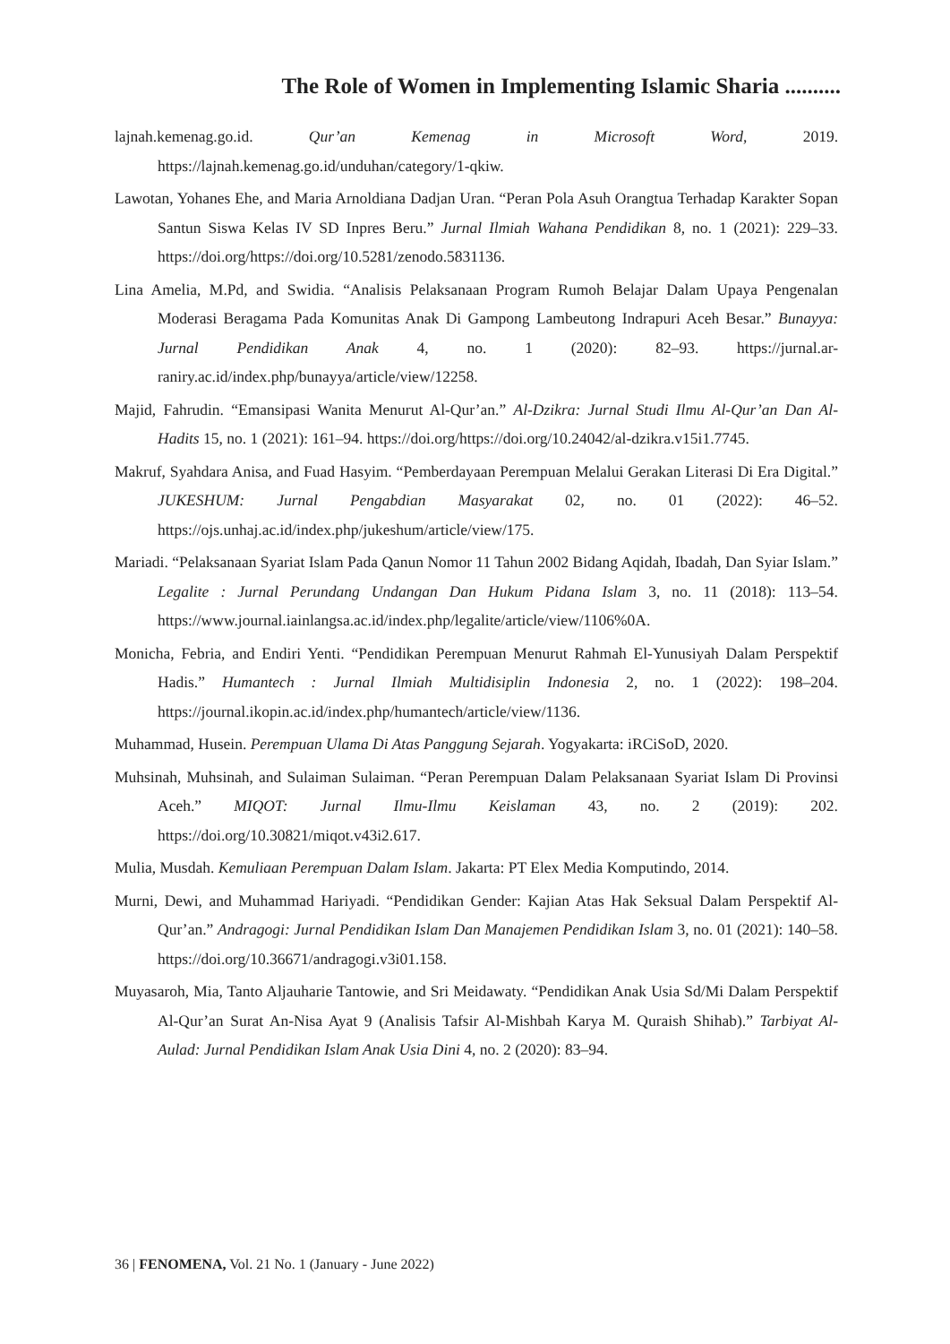The Role of Women in Implementing Islamic Sharia ..........
lajnah.kemenag.go.id. Qur’an Kemenag in Microsoft Word, 2019. https://lajnah.kemenag.go.id/unduhan/category/1-qkiw.
Lawotan, Yohanes Ehe, and Maria Arnoldiana Dadjan Uran. “Peran Pola Asuh Orangtua Terhadap Karakter Sopan Santun Siswa Kelas IV SD Inpres Beru.” Jurnal Ilmiah Wahana Pendidikan 8, no. 1 (2021): 229–33. https://doi.org/https://doi.org/10.5281/zenodo.5831136.
Lina Amelia, M.Pd, and Swidia. “Analisis Pelaksanaan Program Rumoh Belajar Dalam Upaya Pengenalan Moderasi Beragama Pada Komunitas Anak Di Gampong Lambeutong Indrapuri Aceh Besar.” Bunayya: Jurnal Pendidikan Anak 4, no. 1 (2020): 82–93. https://jurnal.ar-raniry.ac.id/index.php/bunayya/article/view/12258.
Majid, Fahrudin. “Emansipasi Wanita Menurut Al-Qur’an.” Al-Dzikra: Jurnal Studi Ilmu Al-Qur’an Dan Al-Hadits 15, no. 1 (2021): 161–94. https://doi.org/https://doi.org/10.24042/al-dzikra.v15i1.7745.
Makruf, Syahdara Anisa, and Fuad Hasyim. “Pemberdayaan Perempuan Melalui Gerakan Literasi Di Era Digital.” JUKESHUM: Jurnal Pengabdian Masyarakat 02, no. 01 (2022): 46–52. https://ojs.unhaj.ac.id/index.php/jukeshum/article/view/175.
Mariadi. “Pelaksanaan Syariat Islam Pada Qanun Nomor 11 Tahun 2002 Bidang Aqidah, Ibadah, Dan Syiar Islam.” Legalite : Jurnal Perundang Undangan Dan Hukum Pidana Islam 3, no. 11 (2018): 113–54. https://www.journal.iainlangsa.ac.id/index.php/legalite/article/view/1106%0A.
Monicha, Febria, and Endiri Yenti. “Pendidikan Perempuan Menurut Rahmah El-Yunusiyah Dalam Perspektif Hadis.” Humantech : Jurnal Ilmiah Multidisiplin Indonesia 2, no. 1 (2022): 198–204. https://journal.ikopin.ac.id/index.php/humantech/article/view/1136.
Muhammad, Husein. Perempuan Ulama Di Atas Panggung Sejarah. Yogyakarta: iRCiSoD, 2020.
Muhsinah, Muhsinah, and Sulaiman Sulaiman. “Peran Perempuan Dalam Pelaksanaan Syariat Islam Di Provinsi Aceh.” MIQOT: Jurnal Ilmu-Ilmu Keislaman 43, no. 2 (2019): 202. https://doi.org/10.30821/miqot.v43i2.617.
Mulia, Musdah. Kemuliaan Perempuan Dalam Islam. Jakarta: PT Elex Media Komputindo, 2014.
Murni, Dewi, and Muhammad Hariyadi. “Pendidikan Gender: Kajian Atas Hak Seksual Dalam Perspektif Al-Qur’an.” Andragogi: Jurnal Pendidikan Islam Dan Manajemen Pendidikan Islam 3, no. 01 (2021): 140–58. https://doi.org/10.36671/andragogi.v3i01.158.
Muyasaroh, Mia, Tanto Aljauharie Tantowie, and Sri Meidawaty. “Pendidikan Anak Usia Sd/Mi Dalam Perspektif Al-Qur’an Surat An-Nisa Ayat 9 (Analisis Tafsir Al-Mishbah Karya M. Quraish Shihab).” Tarbiyat Al-Aulad: Jurnal Pendidikan Islam Anak Usia Dini 4, no. 2 (2020): 83–94.
36 | FENOMENA, Vol. 21 No. 1 (January - June 2022)